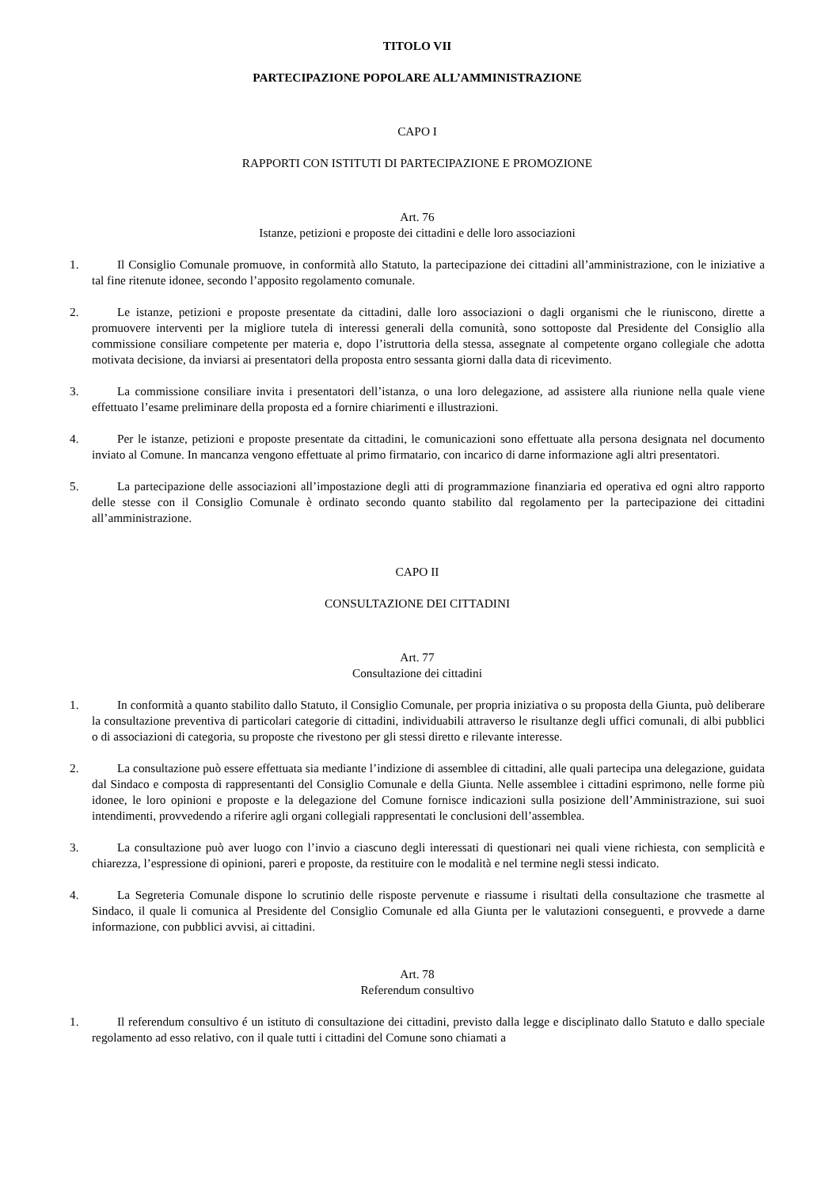TITOLO VII
PARTECIPAZIONE POPOLARE ALL’AMMINISTRAZIONE
CAPO I
RAPPORTI CON ISTITUTI DI PARTECIPAZIONE E PROMOZIONE
Art. 76
Istanze, petizioni e proposte dei cittadini e delle loro associazioni
1. Il Consiglio Comunale promuove, in conformità allo Statuto, la partecipazione dei cittadini all’amministrazione, con le iniziative a tal fine ritenute idonee, secondo l’apposito regolamento comunale.
2. Le istanze, petizioni e proposte presentate da cittadini, dalle loro associazioni o dagli organismi che le riuniscono, dirette a promuovere interventi per la migliore tutela di interessi generali della comunità, sono sottoposte dal Presidente del Consiglio alla commissione consiliare competente per materia e, dopo l’istruttoria della stessa, assegnate al competente organo collegiale che adotta motivata decisione, da inviarsi ai presentatori della proposta entro sessanta giorni dalla data di ricevimento.
3. La commissione consiliare invita i presentatori dell’istanza, o una loro delegazione, ad assistere alla riunione nella quale viene effettuato l’esame preliminare della proposta ed a fornire chiarimenti e illustrazioni.
4. Per le istanze, petizioni e proposte presentate da cittadini, le comunicazioni sono effettuate alla persona designata nel documento inviato al Comune. In mancanza vengono effettuate al primo firmatario, con incarico di darne informazione agli altri presentatori.
5. La partecipazione delle associazioni all’impostazione degli atti di programmazione finanziaria ed operativa ed ogni altro rapporto delle stesse con il Consiglio Comunale è ordinato secondo quanto stabilito dal regolamento per la partecipazione dei cittadini all’amministrazione.
CAPO II
CONSULTAZIONE DEI CITTADINI
Art. 77
Consultazione dei cittadini
1. In conformità a quanto stabilito dallo Statuto, il Consiglio Comunale, per propria iniziativa o su proposta della Giunta, può deliberare la consultazione preventiva di particolari categorie di cittadini, individuabili attraverso le risultanze degli uffici comunali, di albi pubblici o di associazioni di categoria, su proposte che rivestono per gli stessi diretto e rilevante interesse.
2. La consultazione può essere effettuata sia mediante l’indizione di assemblee di cittadini, alle quali partecipa una delegazione, guidata dal Sindaco e composta di rappresentanti del Consiglio Comunale e della Giunta. Nelle assemblee i cittadini esprimono, nelle forme più idonee, le loro opinioni e proposte e la delegazione del Comune fornisce indicazioni sulla posizione dell’Amministrazione, sui suoi intendimenti, provvedendo a riferire agli organi collegiali rappresentati le conclusioni dell’assemblea.
3. La consultazione può aver luogo con l’invio a ciascuno degli interessati di questionari nei quali viene richiesta, con semplicità e chiarezza, l’espressione di opinioni, pareri e proposte, da restituire con le modalità e nel termine negli stessi indicato.
4. La Segreteria Comunale dispone lo scrutinio delle risposte pervenute e riassume i risultati della consultazione che trasmette al Sindaco, il quale li comunica al Presidente del Consiglio Comunale ed alla Giunta per le valutazioni conseguenti, e provvede a darne informazione, con pubblici avvisi, ai cittadini.
Art. 78
Referendum consultivo
1. Il referendum consultivo é un istituto di consultazione dei cittadini, previsto dalla legge e disciplinato dallo Statuto e dallo speciale regolamento ad esso relativo, con il quale tutti i cittadini del Comune sono chiamati a